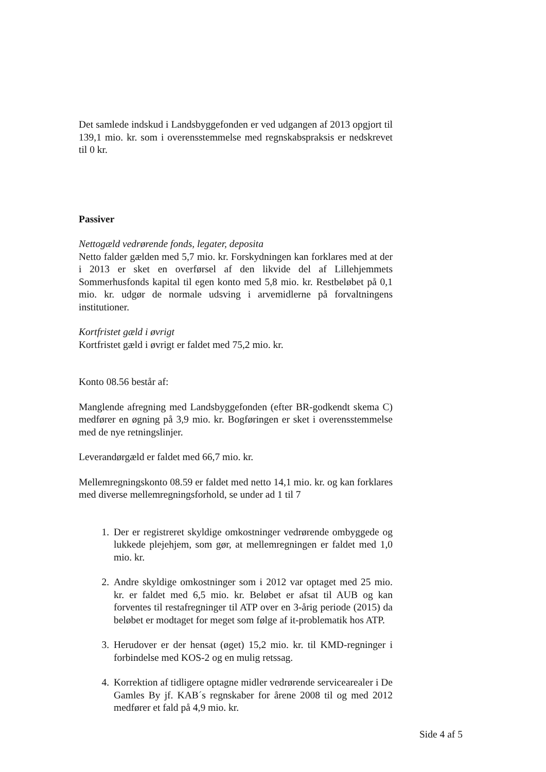Det samlede indskud i Landsbyggefonden er ved udgangen af 2013 opgjort til 139,1 mio. kr. som i overensstemmelse med regnskabspraksis er nedskrevet til 0 kr.
Passiver
Nettogæld vedrørende fonds, legater, deposita
Netto falder gælden med 5,7 mio. kr. Forskydningen kan forklares med at der i 2013 er sket en overførsel af den likvide del af Lillehjemmets Sommerhusfonds kapital til egen konto med 5,8 mio. kr. Restbeløbet på 0,1 mio. kr. udgør de normale udsving i arvemidlerne på forvaltningens institutioner.
Kortfristet gæld i øvrigt
Kortfristet gæld i øvrigt er faldet med 75,2 mio. kr.
Konto 08.56 består af:
Manglende afregning med Landsbyggefonden (efter BR-godkendt skema C) medfører en øgning på 3,9 mio. kr. Bogføringen er sket i overensstemmelse med de nye retningslinjer.
Leverandørgæld er faldet med 66,7 mio. kr.
Mellemregningskonto 08.59 er faldet med netto 14,1 mio. kr. og kan forklares med diverse mellemregningsforhold, se under ad 1 til 7
1. Der er registreret skyldige omkostninger vedrørende ombyggede og lukkede plejehjem, som gør, at mellemregningen er faldet med 1,0 mio. kr.
2. Andre skyldige omkostninger som i 2012 var optaget med 25 mio. kr. er faldet med 6,5 mio. kr. Beløbet er afsat til AUB og kan forventes til restafregninger til ATP over en 3-årig periode (2015) da beløbet er modtaget for meget som følge af it-problematik hos ATP.
3. Herudover er der hensat (øget) 15,2 mio. kr. til KMD-regninger i forbindelse med KOS-2 og en mulig retssag.
4. Korrektion af tidligere optagne midler vedrørende servicearealer i De Gamles By jf. KAB´s regnskaber for årene 2008 til og med 2012 medfører et fald på 4,9 mio. kr.
Side 4 af 5